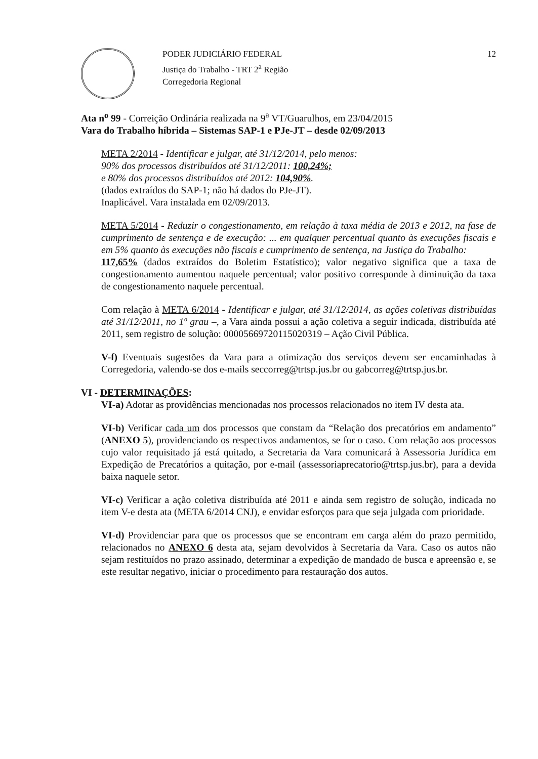PODER JUDICIÁRIO FEDERAL
Justiça do Trabalho - TRT 2<sup>a</sup> Região
Corregedoria Regional
12
Ata n<sup>o</sup> 99 - Correição Ordinária realizada na 9<sup>a</sup> VT/Guarulhos, em 23/04/2015
Vara do Trabalho híbrida – Sistemas SAP-1 e PJe-JT – desde 02/09/2013
META 2/2014 - Identificar e julgar, até 31/12/2014, pelo menos:
90% dos processos distribuídos até 31/12/2011: 100,24%;
e 80% dos processos distribuídos até 2012: 104,90%.
(dados extraídos do SAP-1; não há dados do PJe-JT).
Inaplicável. Vara instalada em 02/09/2013.
META 5/2014 - Reduzir o congestionamento, em relação à taxa média de 2013 e 2012, na fase de cumprimento de sentença e de execução: ... em qualquer percentual quanto às execuções fiscais e em 5% quanto às execuções não fiscais e cumprimento de sentença, na Justiça do Trabalho:
117,65% (dados extraídos do Boletim Estatístico); valor negativo significa que a taxa de congestionamento aumentou naquele percentual; valor positivo corresponde à diminuição da taxa de congestionamento naquele percentual.
Com relação à META 6/2014 - Identificar e julgar, até 31/12/2014, as ações coletivas distribuídas até 31/12/2011, no 1º grau –, a Vara ainda possui a ação coletiva a seguir indicada, distribuída até 2011, sem registro de solução: 00005669720115020319 – Ação Civil Pública.
V-f) Eventuais sugestões da Vara para a otimização dos serviços devem ser encaminhadas à Corregedoria, valendo-se dos e-mails seccorreg@trtsp.jus.br ou gabcorreg@trtsp.jus.br.
VI - DETERMINAÇÕES:
VI-a) Adotar as providências mencionadas nos processos relacionados no item IV desta ata.
VI-b) Verificar cada um dos processos que constam da “Relação dos precatórios em andamento” (ANEXO 5), providenciando os respectivos andamentos, se for o caso. Com relação aos processos cujo valor requisitado já está quitado, a Secretaria da Vara comunicará à Assessoria Jurídica em Expedição de Precatórios a quitação, por e-mail (assessoriaprecatorio@trtsp.jus.br), para a devida baixa naquele setor.
VI-c) Verificar a ação coletiva distribuída até 2011 e ainda sem registro de solução, indicada no item V-e desta ata (META 6/2014 CNJ), e envidar esforços para que seja julgada com prioridade.
VI-d) Providenciar para que os processos que se encontram em carga além do prazo permitido, relacionados no ANEXO 6 desta ata, sejam devolvidos à Secretaria da Vara. Caso os autos não sejam restituídos no prazo assinado, determinar a expedição de mandado de busca e apreensão e, se este resultar negativo, iniciar o procedimento para restauração dos autos.